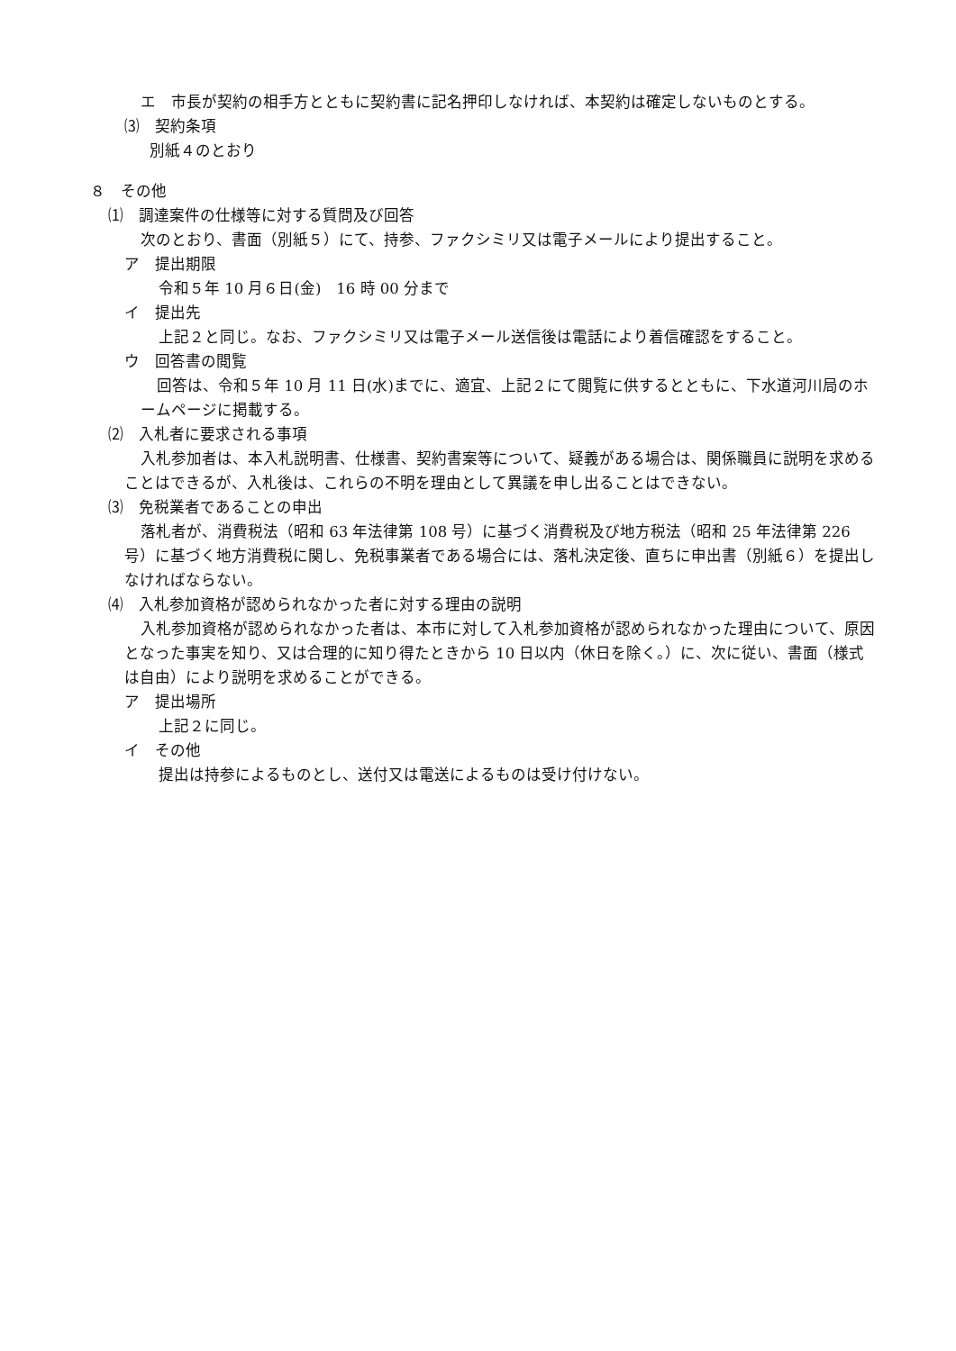エ　市長が契約の相手方とともに契約書に記名押印しなければ、本契約は確定しないものとする。
⑶　契約条項
別紙４のとおり
８　その他
⑴　調達案件の仕様等に対する質問及び回答
次のとおり、書面（別紙５）にて、持参、ファクシミリ又は電子メールにより提出すること。
ア　提出期限
令和５年 10 月６日(金)　16 時 00 分まで
イ　提出先
上記２と同じ。なお、ファクシミリ又は電子メール送信後は電話により着信確認をすること。
ウ　回答書の閲覧
回答は、令和５年 10 月 11 日(水)までに、適宜、上記２にて閲覧に供するとともに、下水道河川局のホームページに掲載する。
⑵　入札者に要求される事項
入札参加者は、本入札説明書、仕様書、契約書案等について、疑義がある場合は、関係職員に説明を求めることはできるが、入札後は、これらの不明を理由として異議を申し出ることはできない。
⑶　免税業者であることの申出
落札者が、消費税法（昭和 63 年法律第 108 号）に基づく消費税及び地方税法（昭和 25 年法律第 226 号）に基づく地方消費税に関し、免税事業者である場合には、落札決定後、直ちに申出書（別紙６）を提出しなければならない。
⑷　入札参加資格が認められなかった者に対する理由の説明
入札参加資格が認められなかった者は、本市に対して入札参加資格が認められなかった理由について、原因となった事実を知り、又は合理的に知り得たときから 10 日以内（休日を除く。）に、次に従い、書面（様式は自由）により説明を求めることができる。
ア　提出場所
上記２に同じ。
イ　その他
提出は持参によるものとし、送付又は電送によるものは受け付けない。